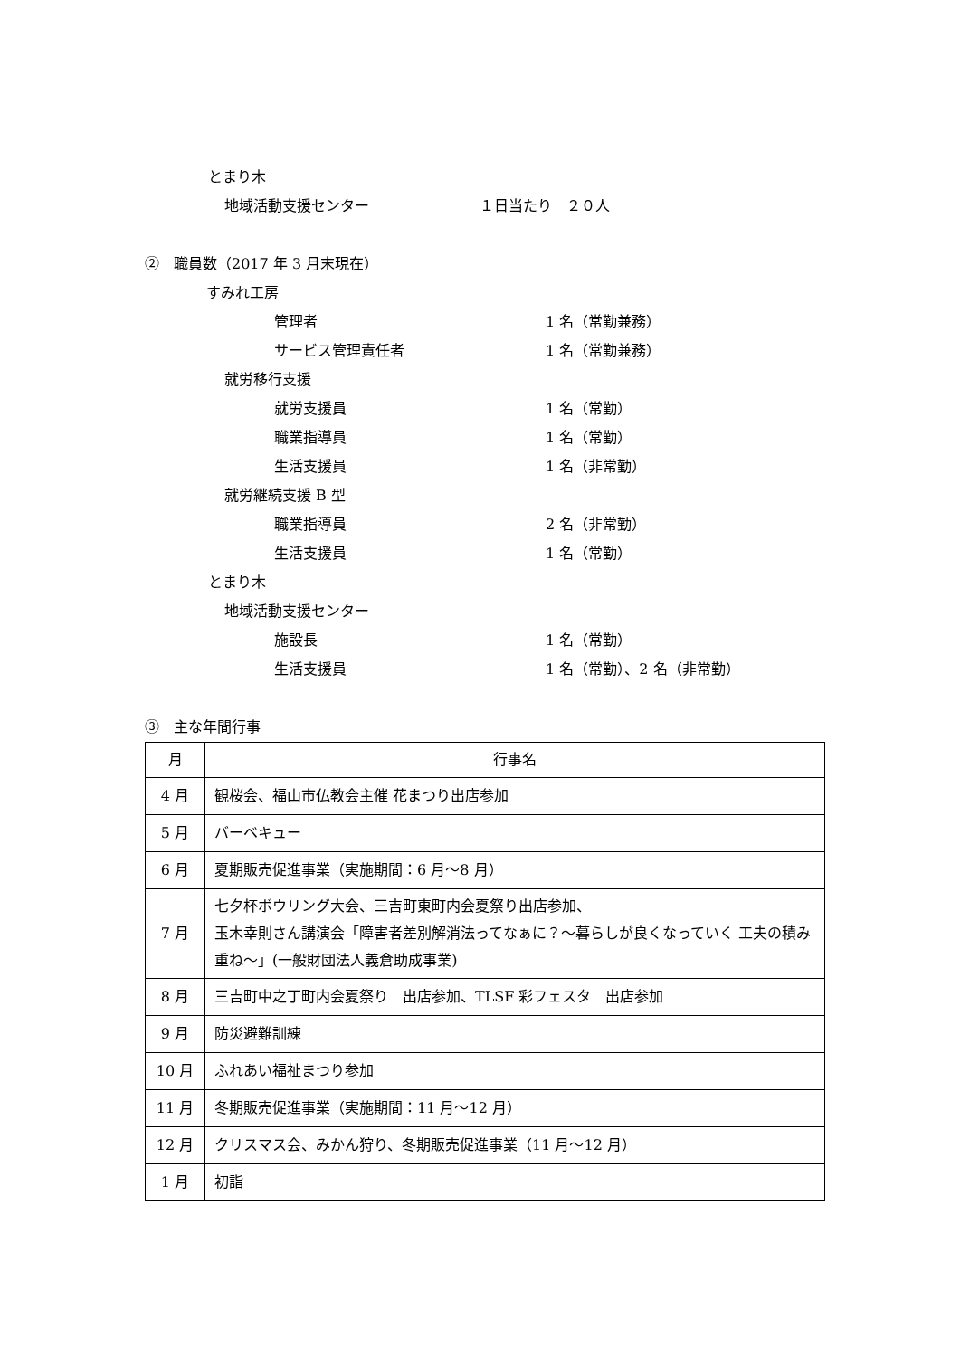とまり木
地域活動支援センター １日当たり　２０人
②　職員数（2017 年 3 月末現在）
すみれ工房
管理者 1 名（常勤兼務）
サービス管理責任者 1 名（常勤兼務）
就労移行支援
就労支援員 1 名（常勤）
職業指導員 1 名（常勤）
生活支援員 1 名（非常勤）
就労継続支援 B 型
職業指導員 2 名（非常勤）
生活支援員 1 名（常勤）
とまり木
地域活動支援センター
施設長 1 名（常勤）
生活支援員 1 名（常勤）、2 名（非常勤）
③　主な年間行事
| 月 | 行事名 |
| --- | --- |
| 4 月 | 観桜会、福山市仏教会主催 花まつり出店参加 |
| 5 月 | バーベキュー |
| 6 月 | 夏期販売促進事業（実施期間：6 月～8 月） |
| 7 月 | 七夕杯ボウリング大会、三吉町東町内会夏祭り出店参加、 玉木幸則さん講演会「障害者差別解消法ってなぁに？～暮らしが良くなっていく 工夫の積み重ね～」(一般財団法人義倉助成事業) |
| 8 月 | 三吉町中之丁町内会夏祭り 出店参加、TLSF 彩フェスタ 出店参加 |
| 9 月 | 防災避難訓練 |
| 10 月 | ふれあい福祉まつり参加 |
| 11 月 | 冬期販売促進事業（実施期間：11 月～12 月） |
| 12 月 | クリスマス会、みかん狩り、冬期販売促進事業（11 月～12 月） |
| 1 月 | 初詣 |